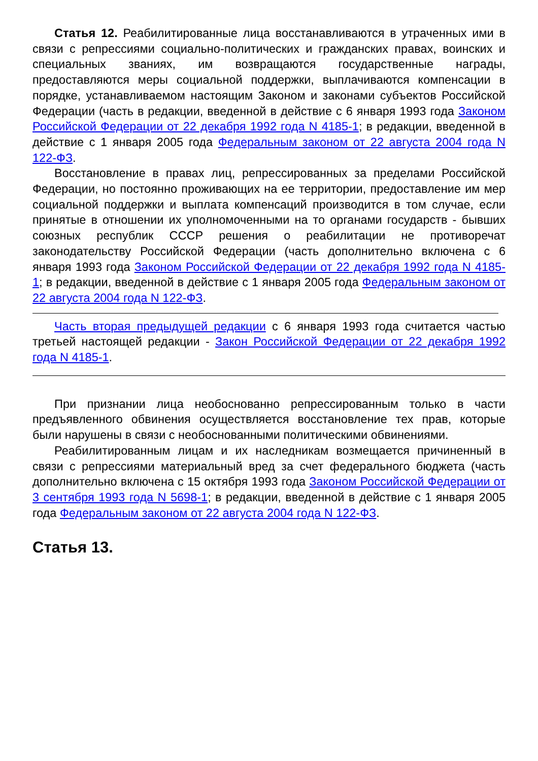Статья 12. Реабилитированные лица восстанавливаются в утраченных ими в связи с репрессиями социально-политических и гражданских правах, воинских и специальных званиях, им возвращаются государственные награды, предоставляются меры социальной поддержки, выплачиваются компенсации в порядке, устанавливаемом настоящим Законом и законами субъектов Российской Федерации (часть в редакции, введенной в действие с 6 января 1993 года Законом Российской Федерации от 22 декабря 1992 года N 4185-1; в редакции, введенной в действие с 1 января 2005 года Федеральным законом от 22 августа 2004 года N 122-ФЗ.
Восстановление в правах лиц, репрессированных за пределами Российской Федерации, но постоянно проживающих на ее территории, предоставление им мер социальной поддержки и выплата компенсаций производится в том случае, если принятые в отношении их уполномоченными на то органами государств - бывших союзных республик СССР решения о реабилитации не противоречат законодательству Российской Федерации (часть дополнительно включена с 6 января 1993 года Законом Российской Федерации от 22 декабря 1992 года N 4185-1; в редакции, введенной в действие с 1 января 2005 года Федеральным законом от 22 августа 2004 года N 122-ФЗ.
Часть вторая предыдущей редакции с 6 января 1993 года считается частью третьей настоящей редакции - Закон Российской Федерации от 22 декабря 1992 года N 4185-1.
При признании лица необоснованно репрессированным только в части предъявленного обвинения осуществляется восстановление тех прав, которые были нарушены в связи с необоснованными политическими обвинениями.
Реабилитированным лицам и их наследникам возмещается причиненный в связи с репрессиями материальный вред за счет федерального бюджета (часть дополнительно включена с 15 октября 1993 года Законом Российской Федерации от 3 сентября 1993 года N 5698-1; в редакции, введенной в действие с 1 января 2005 года Федеральным законом от 22 августа 2004 года N 122-ФЗ.
Статья 13.